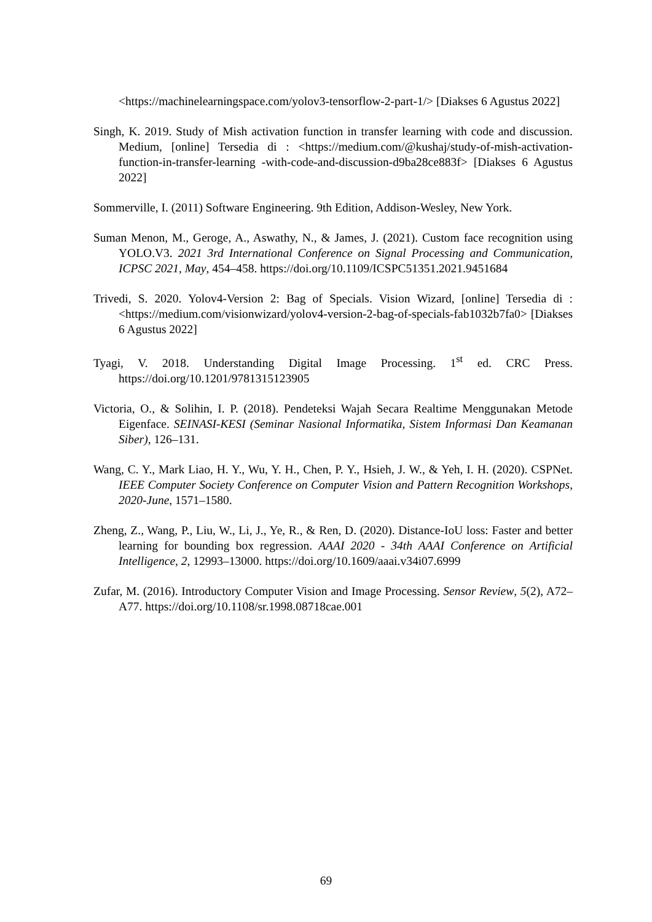<https://machinelearningspace.com/yolov3-tensorflow-2-part-1/> [Diakses 6 Agustus 2022]
Singh, K. 2019. Study of Mish activation function in transfer learning with code and discussion. Medium, [online] Tersedia di : <https://medium.com/@kushaj/study-of-mish-activation-function-in-transfer-learning -with-code-and-discussion-d9ba28ce883f> [Diakses 6 Agustus 2022]
Sommerville, I. (2011) Software Engineering. 9th Edition, Addison-Wesley, New York.
Suman Menon, M., Geroge, A., Aswathy, N., & James, J. (2021). Custom face recognition using YOLO.V3. 2021 3rd International Conference on Signal Processing and Communication, ICPSC 2021, May, 454–458. https://doi.org/10.1109/ICSPC51351.2021.9451684
Trivedi, S. 2020. Yolov4-Version 2: Bag of Specials. Vision Wizard, [online] Tersedia di : <https://medium.com/visionwizard/yolov4-version-2-bag-of-specials-fab1032b7fa0> [Diakses 6 Agustus 2022]
Tyagi, V. 2018. Understanding Digital Image Processing. 1<sup>st</sup> ed. CRC Press. https://doi.org/10.1201/9781315123905
Victoria, O., & Solihin, I. P. (2018). Pendeteksi Wajah Secara Realtime Menggunakan Metode Eigenface. SEINASI-KESI (Seminar Nasional Informatika, Sistem Informasi Dan Keamanan Siber), 126–131.
Wang, C. Y., Mark Liao, H. Y., Wu, Y. H., Chen, P. Y., Hsieh, J. W., & Yeh, I. H. (2020). CSPNet. IEEE Computer Society Conference on Computer Vision and Pattern Recognition Workshops, 2020-June, 1571–1580.
Zheng, Z., Wang, P., Liu, W., Li, J., Ye, R., & Ren, D. (2020). Distance-IoU loss: Faster and better learning for bounding box regression. AAAI 2020 - 34th AAAI Conference on Artificial Intelligence, 2, 12993–13000. https://doi.org/10.1609/aaai.v34i07.6999
Zufar, M. (2016). Introductory Computer Vision and Image Processing. Sensor Review, 5(2), A72–A77. https://doi.org/10.1108/sr.1998.08718cae.001
69